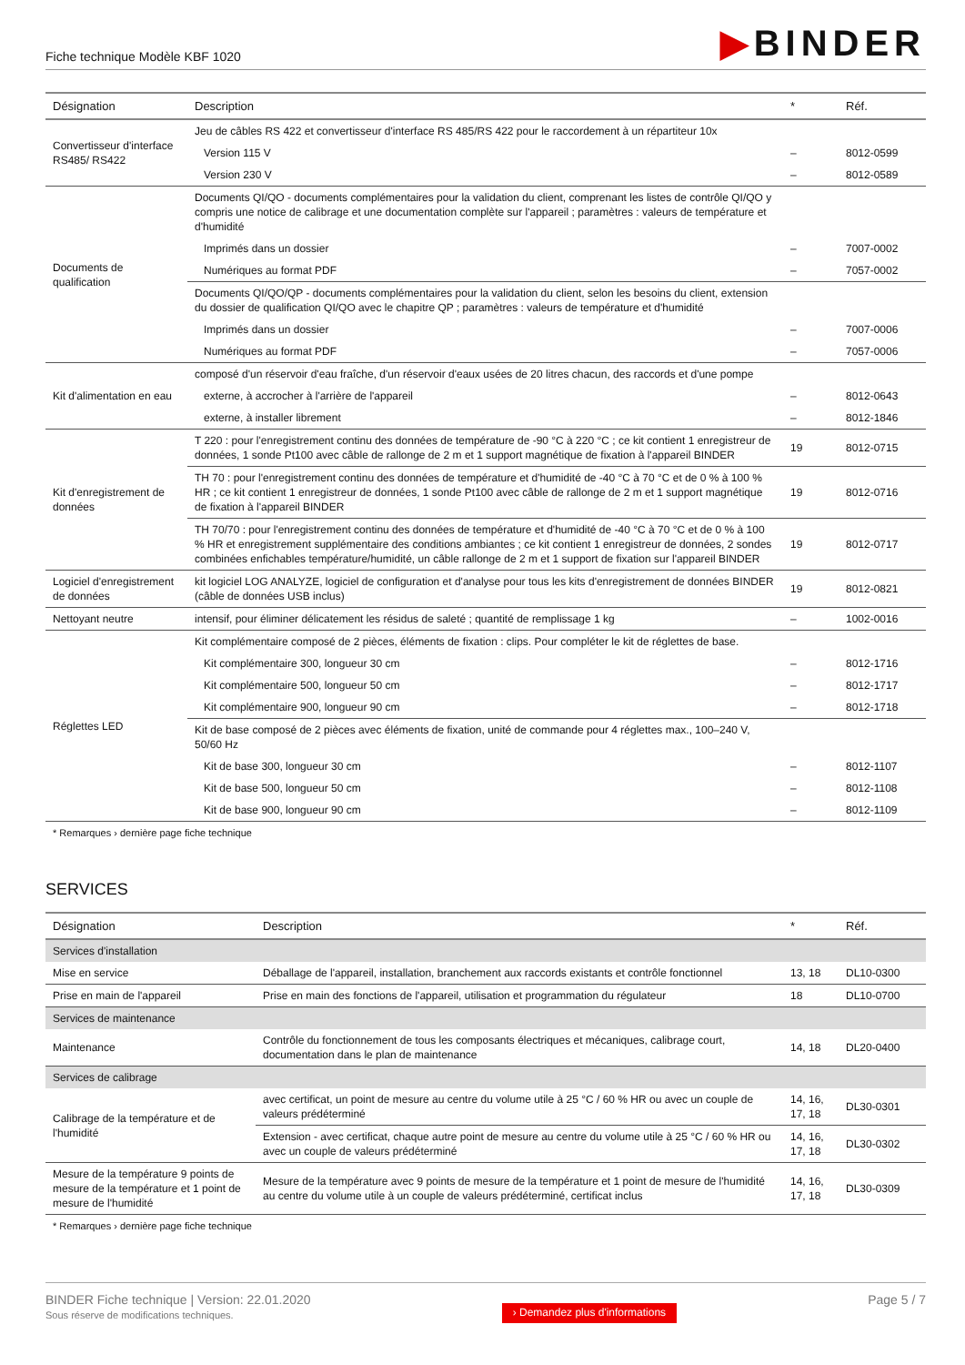Fiche technique Modèle KBF 1020
▶BINDER
| Désignation | Description | * | Réf. |
| --- | --- | --- | --- |
| Convertisseur d'interface RS485/ RS422 | Jeu de câbles RS 422 et convertisseur d'interface RS 485/RS 422 pour le raccordement à un répartiteur 10x | | |
| | Version 115 V | – | 8012-0599 |
| | Version 230 V | – | 8012-0589 |
| Documents de qualification | Documents QI/QO - documents complémentaires pour la validation du client, comprenant les listes de contrôle QI/QO y compris une notice de calibrage et une documentation complète sur l'appareil ; paramètres : valeurs de température et d'humidité | | |
| | Imprimés dans un dossier | – | 7007-0002 |
| | Numériques au format PDF | – | 7057-0002 |
| | Documents QI/QO/QP - documents complémentaires pour la validation du client, selon les besoins du client, extension du dossier de qualification QI/QO avec le chapitre QP ; paramètres : valeurs de température et d'humidité | | |
| | Imprimés dans un dossier | – | 7007-0006 |
| | Numériques au format PDF | – | 7057-0006 |
| Kit d'alimentation en eau | composé d'un réservoir d'eau fraîche, d'un réservoir d'eaux usées de 20 litres chacun, des raccords et d'une pompe | | |
| | externe, à accrocher à l'arrière de l'appareil | – | 8012-0643 |
| | externe, à installer librement | – | 8012-1846 |
| Kit d'enregistrement de données | T 220 : pour l'enregistrement continu des données de température de -90 °C à 220 °C ; ce kit contient 1 enregistreur de données, 1 sonde Pt100 avec câble de rallonge de 2 m et 1 support magnétique de fixation à l'appareil BINDER | 19 | 8012-0715 |
| | TH 70 : pour l'enregistrement continu des données de température et d'humidité de -40 °C à 70 °C et de 0 % à 100 % HR ; ce kit contient 1 enregistreur de données, 1 sonde Pt100 avec câble de rallonge de 2 m et 1 support magnétique de fixation à l'appareil BINDER | 19 | 8012-0716 |
| | TH 70/70 : pour l'enregistrement continu des données de température et d'humidité de -40 °C à 70 °C et de 0 % à 100 % HR et enregistrement supplémentaire des conditions ambiantes ; ce kit contient 1 enregistreur de données, 2 sondes combinées enfichables température/humidité, un câble rallonge de 2 m et 1 support de fixation sur l'appareil BINDER | 19 | 8012-0717 |
| Logiciel d'enregistrement de données | kit logiciel LOG ANALYZE, logiciel de configuration et d'analyse pour tous les kits d'enregistrement de données BINDER (câble de données USB inclus) | 19 | 8012-0821 |
| Nettoyant neutre | intensif, pour éliminer délicatement les résidus de saleté ; quantité de remplissage 1 kg | – | 1002-0016 |
| Réglettes LED | Kit complémentaire composé de 2 pièces, éléments de fixation : clips. Pour compléter le kit de réglettes de base. | | |
| | Kit complémentaire 300, longueur 30 cm | – | 8012-1716 |
| | Kit complémentaire 500, longueur 50 cm | – | 8012-1717 |
| | Kit complémentaire 900, longueur 90 cm | – | 8012-1718 |
| | Kit de base composé de 2 pièces avec éléments de fixation, unité de commande pour 4 réglettes max., 100–240 V, 50/60 Hz | | |
| | Kit de base 300, longueur 30 cm | – | 8012-1107 |
| | Kit de base 500, longueur 50 cm | – | 8012-1108 |
| | Kit de base 900, longueur 90 cm | – | 8012-1109 |
* Remarques › dernière page fiche technique
SERVICES
| Désignation | Description | * | Réf. |
| --- | --- | --- | --- |
| Services d'installation | | | |
| Mise en service | Déballage de l'appareil, installation, branchement aux raccords existants et contrôle fonctionnel | 13, 18 | DL10-0300 |
| Prise en main de l'appareil | Prise en main des fonctions de l'appareil, utilisation et programmation du régulateur | 18 | DL10-0700 |
| Services de maintenance | | | |
| Maintenance | Contrôle du fonctionnement de tous les composants électriques et mécaniques, calibrage court, documentation dans le plan de maintenance | 14, 18 | DL20-0400 |
| Services de calibrage | | | |
| Calibrage de la température et de l'humidité | avec certificat, un point de mesure au centre du volume utile à 25 °C / 60 % HR ou avec un couple de valeurs prédéterminé | 14, 16, 17, 18 | DL30-0301 |
| | Extension - avec certificat, chaque autre point de mesure au centre du volume utile à 25 °C / 60 % HR ou avec un couple de valeurs prédéterminé | 14, 16, 17, 18 | DL30-0302 |
| Mesure de la température 9 points de mesure de la température et 1 point de mesure de l'humidité | Mesure de la température avec 9 points de mesure de la température et 1 point de mesure de l'humidité au centre du volume utile à un couple de valeurs prédéterminé, certificat inclus | 14, 16, 17, 18 | DL30-0309 |
* Remarques › dernière page fiche technique
BINDER Fiche technique | Version: 22.01.2020
Sous réserve de modifications techniques.
› Demandez plus d'informations
Page 5 / 7